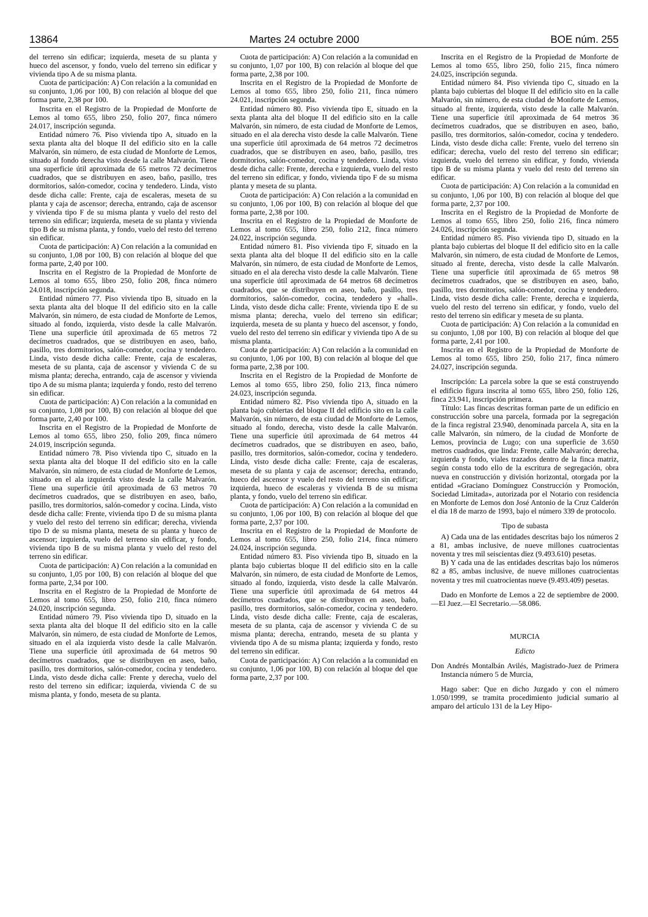13864 Martes 24 octubre 2000 BOE núm. 255
del terreno sin edificar; izquierda, meseta de su planta y hueco del ascensor, y fondo, vuelo del terreno sin edificar y vivienda tipo A de su misma planta.
Cuota de participación: A) Con relación a la comunidad en su conjunto, 1,06 por 100, B) con relación al bloque del que forma parte, 2,38 por 100.
Inscrita en el Registro de la Propiedad de Monforte de Lemos al tomo 655, libro 250, folio 207, finca número 24.017, inscripción segunda.
Entidad número 76. Piso vivienda tipo A, situado en la sexta planta alta del bloque II del edificio sito en la calle Malvarón, sin número, de esta ciudad de Monforte de Lemos, situado al fondo derecha visto desde la calle Malvarón. Tiene una superficie útil aproximada de 65 metros 72 decímetros cuadrados, que se distribuyen en aseo, baño, pasillo, tres dormitorios, salón-comedor, cocina y tendedero. Linda, visto desde dicha calle: Frente, caja de escaleras, meseta de su planta y caja de ascensor; derecha, entrando, caja de ascensor y vivienda tipo F de su misma planta y vuelo del resto del terreno sin edificar; izquierda, meseta de su planta y vivienda tipo B de su misma planta, y fondo, vuelo del resto del terreno sin edificar.
Cuota de participación: A) Con relación a la comunidad en su conjunto, 1,08 por 100, B) con relación al bloque del que forma parte, 2,40 por 100.
Inscrita en el Registro de la Propiedad de Monforte de Lemos al tomo 655, libro 250, folio 208, finca número 24.018, inscripción segunda.
Entidad número 77. Piso vivienda tipo B, situado en la sexta planta alta del bloque II del edificio sito en la calle Malvarón, sin número, de esta ciudad de Monforte de Lemos, situado al fondo, izquierda, visto desde la calle Malvarón. Tiene una superficie útil aproximada de 65 metros 72 decímetros cuadrados, que se distribuyen en aseo, baño, pasillo, tres dormitorios, salón-comedor, cocina y tendedero. Linda, visto desde dicha calle: Frente, caja de escaleras, meseta de su planta, caja de ascensor y vivienda C de su misma planta; derecha, entrando, caja de ascensor y vivienda tipo A de su misma planta; izquierda y fondo, resto del terreno sin edificar.
Cuota de participación: A) Con relación a la comunidad en su conjunto, 1,08 por 100, B) con relación al bloque del que forma parte, 2,40 por 100.
Inscrita en el Registro de la Propiedad de Monforte de Lemos al tomo 655, libro 250, folio 209, finca número 24.019, inscripción segunda.
Entidad número 78. Piso vivienda tipo C, situado en la sexta planta alta del bloque II del edificio sito en la calle Malvarón, sin número, de esta ciudad de Monforte de Lemos, situado en el ala izquierda visto desde la calle Malvarón. Tiene una superficie útil aproximada de 63 metros 70 decímetros cuadrados, que se distribuyen en aseo, baño, pasillo, tres dormitorios, salón-comedor y cocina. Linda, visto desde dicha calle: Frente, vivienda tipo D de su misma planta y vuelo del resto del terreno sin edificar; derecha, vivienda tipo D de su misma planta, meseta de su planta y hueco de ascensor; izquierda, vuelo del terreno sin edificar, y fondo, vivienda tipo B de su misma planta y vuelo del resto del terreno sin edificar.
Cuota de participación: A) Con relación a la comunidad en su conjunto, 1,05 por 100, B) con relación al bloque del que forma parte, 2,34 por 100.
Inscrita en el Registro de la Propiedad de Monforte de Lemos al tomo 655, libro 250, folio 210, finca número 24.020, inscripción segunda.
Entidad número 79. Piso vivienda tipo D, situado en la sexta planta alta del bloque II del edificio sito en la calle Malvarón, sin número, de esta ciudad de Monforte de Lemos, situado en el ala izquierda visto desde la calle Malvarón. Tiene una superficie útil aproximada de 64 metros 90 decímetros cuadrados, que se distribuyen en aseo, baño, pasillo, tres dormitorios, salón-comedor, cocina y tendedero. Linda, visto desde dicha calle: Frente y derecha, vuelo del resto del terreno sin edificar; izquierda, vivienda C de su misma planta, y fondo, meseta de su planta.
Cuota de participación: A) Con relación a la comunidad en su conjunto, 1,07 por 100, B) con relación al bloque del que forma parte, 2,38 por 100.
Inscrita en el Registro de la Propiedad de Monforte de Lemos al tomo 655, libro 250, folio 211, finca número 24.021, inscripción segunda.
Entidad número 80. Piso vivienda tipo E, situado en la sexta planta alta del bloque II del edificio sito en la calle Malvarón, sin número, de esta ciudad de Monforte de Lemos, situado en el ala derecha visto desde la calle Malvarón. Tiene una superficie útil aproximada de 64 metros 72 decímetros cuadrados, que se distribuyen en aseo, baño, pasillo, tres dormitorios, salón-comedor, cocina y tendedero. Linda, visto desde dicha calle: Frente, derecha e izquierda, vuelo del resto del terreno sin edificar, y fondo, vivienda tipo F de su misma planta y meseta de su planta.
Cuota de participación: A) Con relación a la comunidad en su conjunto, 1,06 por 100, B) con relación al bloque del que forma parte, 2,38 por 100.
Inscrita en el Registro de la Propiedad de Monforte de Lemos al tomo 655, libro 250, folio 212, finca número 24.022, inscripción segunda.
Entidad número 81. Piso vivienda tipo F, situado en la sexta planta alta del bloque II del edificio sito en la calle Malvarón, sin número, de esta ciudad de Monforte de Lemos, situado en el ala derecha visto desde la calle Malvarón. Tiene una superficie útil aproximada de 64 metros 68 decímetros cuadrados, que se distribuyen en aseo, baño, pasillo, tres dormitorios, salón-comedor, cocina, tendedero y «hall». Linda, visto desde dicha calle: Frente, vivienda tipo E de su misma planta; derecha, vuelo del terreno sin edificar; izquierda, meseta de su planta y hueco del ascensor, y fondo, vuelo del resto del terreno sin edificar y vivienda tipo A de su misma planta.
Cuota de participación: A) Con relación a la comunidad en su conjunto, 1,06 por 100, B) con relación al bloque del que forma parte, 2,38 por 100.
Inscrita en el Registro de la Propiedad de Monforte de Lemos al tomo 655, libro 250, folio 213, finca número 24.023, inscripción segunda.
Entidad número 82. Piso vivienda tipo A, situado en la planta bajo cubiertas del bloque II del edificio sito en la calle Malvarón, sin número, de esta ciudad de Monforte de Lemos, situado al fondo, derecha, visto desde la calle Malvarón. Tiene una superficie útil aproximada de 64 metros 44 decímetros cuadrados, que se distribuyen en aseo, baño, pasillo, tres dormitorios, salón-comedor, cocina y tendedero. Linda, visto desde dicha calle: Frente, caja de escaleras, meseta de su planta y caja de ascensor; derecha, entrando, hueco del ascensor y vuelo del resto del terreno sin edificar; izquierda, hueco de escaleras y vivienda B de su misma planta, y fondo, vuelo del terreno sin edificar.
Cuota de participación: A) Con relación a la comunidad en su conjunto, 1,06 por 100, B) con relación al bloque del que forma parte, 2,37 por 100.
Inscrita en el Registro de la Propiedad de Monforte de Lemos al tomo 655, libro 250, folio 214, finca número 24.024, inscripción segunda.
Entidad número 83. Piso vivienda tipo B, situado en la planta bajo cubiertas bloque II del edificio sito en la calle Malvarón, sin número, de esta ciudad de Monforte de Lemos, situado al fondo, izquierda, visto desde la calle Malvarón. Tiene una superficie útil aproximada de 64 metros 44 decímetros cuadrados, que se distribuyen en aseo, baño, pasillo, tres dormitorios, salón-comedor, cocina y tendedero. Linda, visto desde dicha calle: Frente, caja de escaleras, meseta de su planta, caja de ascensor y vivienda C de su misma planta; derecha, entrando, meseta de su planta y vivienda tipo A de su misma planta; izquierda y fondo, resto del terreno sin edificar.
Cuota de participación: A) Con relación a la comunidad en su conjunto, 1,06 por 100, B) con relación al bloque del que forma parte, 2,37 por 100.
Inscrita en el Registro de la Propiedad de Monforte de Lemos al tomo 655, libro 250, folio 215, finca número 24.025, inscripción segunda.
Entidad número 84. Piso vivienda tipo C, situado en la planta bajo cubiertas del bloque II del edificio sito en la calle Malvarón, sin número, de esta ciudad de Monforte de Lemos, situado al frente, izquierda, visto desde la calle Malvarón. Tiene una superficie útil aproximada de 64 metros 36 decímetros cuadrados, que se distribuyen en aseo, baño, pasillo, tres dormitorios, salón-comedor, cocina y tendedero. Linda, visto desde dicha calle: Frente, vuelo del terreno sin edificar; derecha, vuelo del resto del terreno sin edificar; izquierda, vuelo del terreno sin edificar, y fondo, vivienda tipo B de su misma planta y vuelo del resto del terreno sin edificar.
Cuota de participación: A) Con relación a la comunidad en su conjunto, 1,06 por 100, B) con relación al bloque del que forma parte, 2,37 por 100.
Inscrita en el Registro de la Propiedad de Monforte de Lemos al tomo 655, libro 250, folio 216, finca número 24.026, inscripción segunda.
Entidad número 85. Piso vivienda tipo D, situado en la planta bajo cubiertas del bloque II del edificio sito en la calle Malvarón, sin número, de esta ciudad de Monforte de Lemos, situado al frente, derecha, visto desde la calle Malvarón. Tiene una superficie útil aproximada de 65 metros 98 decímetros cuadrados, que se distribuyen en aseo, baño, pasillo, tres dormitorios, salón-comedor, cocina y tendedero. Linda, visto desde dicha calle: Frente, derecha e izquierda, vuelo del resto del terreno sin edificar, y fondo, vuelo del resto del terreno sin edificar y meseta de su planta.
Cuota de participación: A) Con relación a la comunidad en su conjunto, 1,08 por 100, B) con relación al bloque del que forma parte, 2,41 por 100.
Inscrita en el Registro de la Propiedad de Monforte de Lemos al tomo 655, libro 250, folio 217, finca número 24.027, inscripción segunda.
Inscripción: La parcela sobre la que se está construyendo el edificio figura inscrita al tomo 655, libro 250, folio 126, finca 23.941, inscripción primera.
Título: Las fincas descritas forman parte de un edificio en construcción sobre una parcela, formada por la segregación de la finca registral 23.940, denominada parcela A, sita en la calle Malvarón, sin número, de la ciudad de Monforte de Lemos, provincia de Lugo; con una superficie de 3.650 metros cuadrados, que linda: Frente, calle Malvarón; derecha, izquierda y fondo, viales trazados dentro de la finca matriz, según consta todo ello de la escritura de segregación, obra nueva en construcción y división horizontal, otorgada por la entidad «Graciano Domínguez Construcción y Promoción, Sociedad Limitada», autorizada por el Notario con residencia en Monforte de Lemos don José Antonio de la Cruz Calderón el día 18 de marzo de 1993, bajo el número 339 de protocolo.
Tipo de subasta
A) Cada una de las entidades descritas bajo los números 2 a 81, ambas inclusive, de nueve millones cuatrocientas noventa y tres mil seiscientas diez (9.493.610) pesetas.
B) Y cada una de las entidades descritas bajo los números 82 a 85, ambas inclusive, de nueve millones cuatrocientas noventa y tres mil cuatrocientas nueve (9.493.409) pesetas.
Dado en Monforte de Lemos a 22 de septiembre de 2000.—El Juez.—El Secretario.—58.086.
MURCIA
Edicto
Don Andrés Montalbán Avilés, Magistrado-Juez de Primera Instancia número 5 de Murcia,
Hago saber: Que en dicho Juzgado y con el número 1.050/1999, se tramita procedimiento judicial sumario al amparo del artículo 131 de la Ley Hipo-